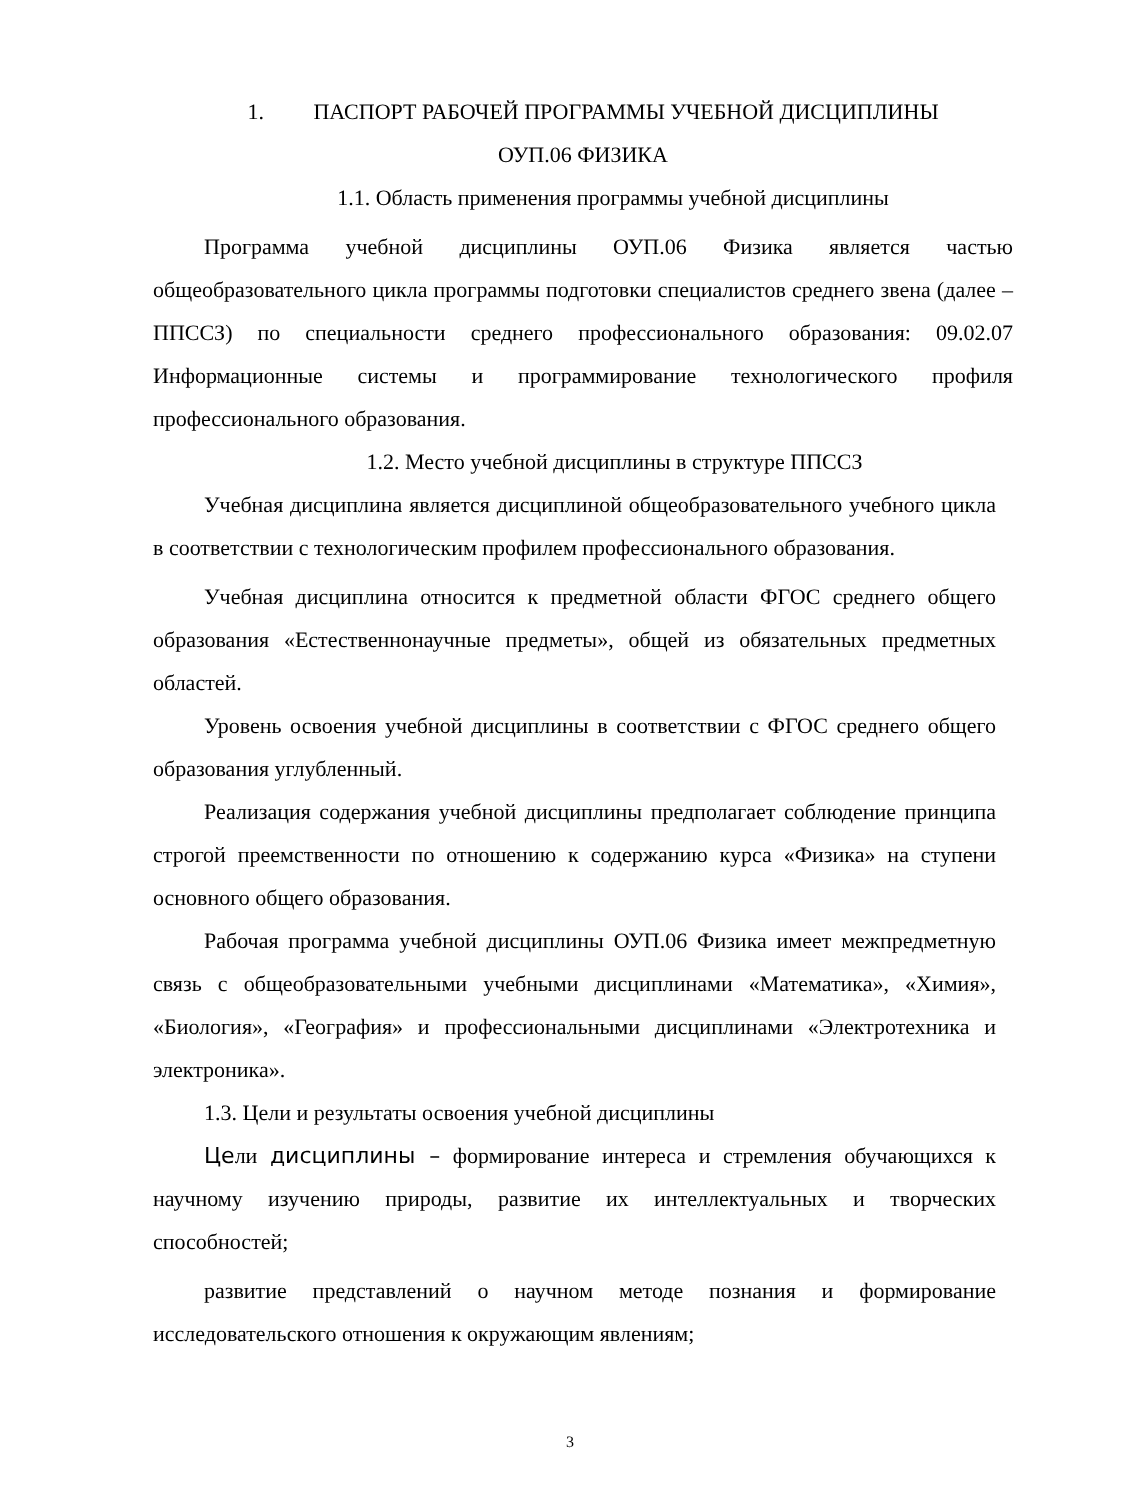1. ПАСПОРТ РАБОЧЕЙ ПРОГРАММЫ УЧЕБНОЙ ДИСЦИПЛИНЫ
ОУП.06 ФИЗИКА
1.1. Область применения программы учебной дисциплины
Программа учебной дисциплины ОУП.06 Физика является частью общеобразовательного цикла программы подготовки специалистов среднего звена (далее – ППССЗ) по специальности среднего профессионального образования: 09.02.07 Информационные системы и программирование технологического профиля профессионального образования.
1.2. Место учебной дисциплины в структуре ППССЗ
Учебная дисциплина является дисциплиной общеобразовательного учебного цикла в соответствии с технологическим профилем профессионального образования.
Учебная дисциплина относится к предметной области ФГОС среднего общего образования «Естественнонаучные предметы», общей из обязательных предметных областей.
Уровень освоения учебной дисциплины в соответствии с ФГОС среднего общего образования углубленный.
Реализация содержания учебной дисциплины предполагает соблюдение принципа строгой преемственности по отношению к содержанию курса «Физика» на ступени основного общего образования.
Рабочая программа учебной дисциплины ОУП.06 Физика имеет межпредметную связь с общеобразовательными учебными дисциплинами «Математика», «Химия», «Биология», «География» и профессиональными дисциплинами «Электротехника и электроника».
1.3. Цели и результаты освоения учебной дисциплины
Цели дисциплины – формирование интереса и стремления обучающихся к научному изучению природы, развитие их интеллектуальных и творческих способностей;
развитие представлений о научном методе познания и формирование исследовательского отношения к окружающим явлениям;
3